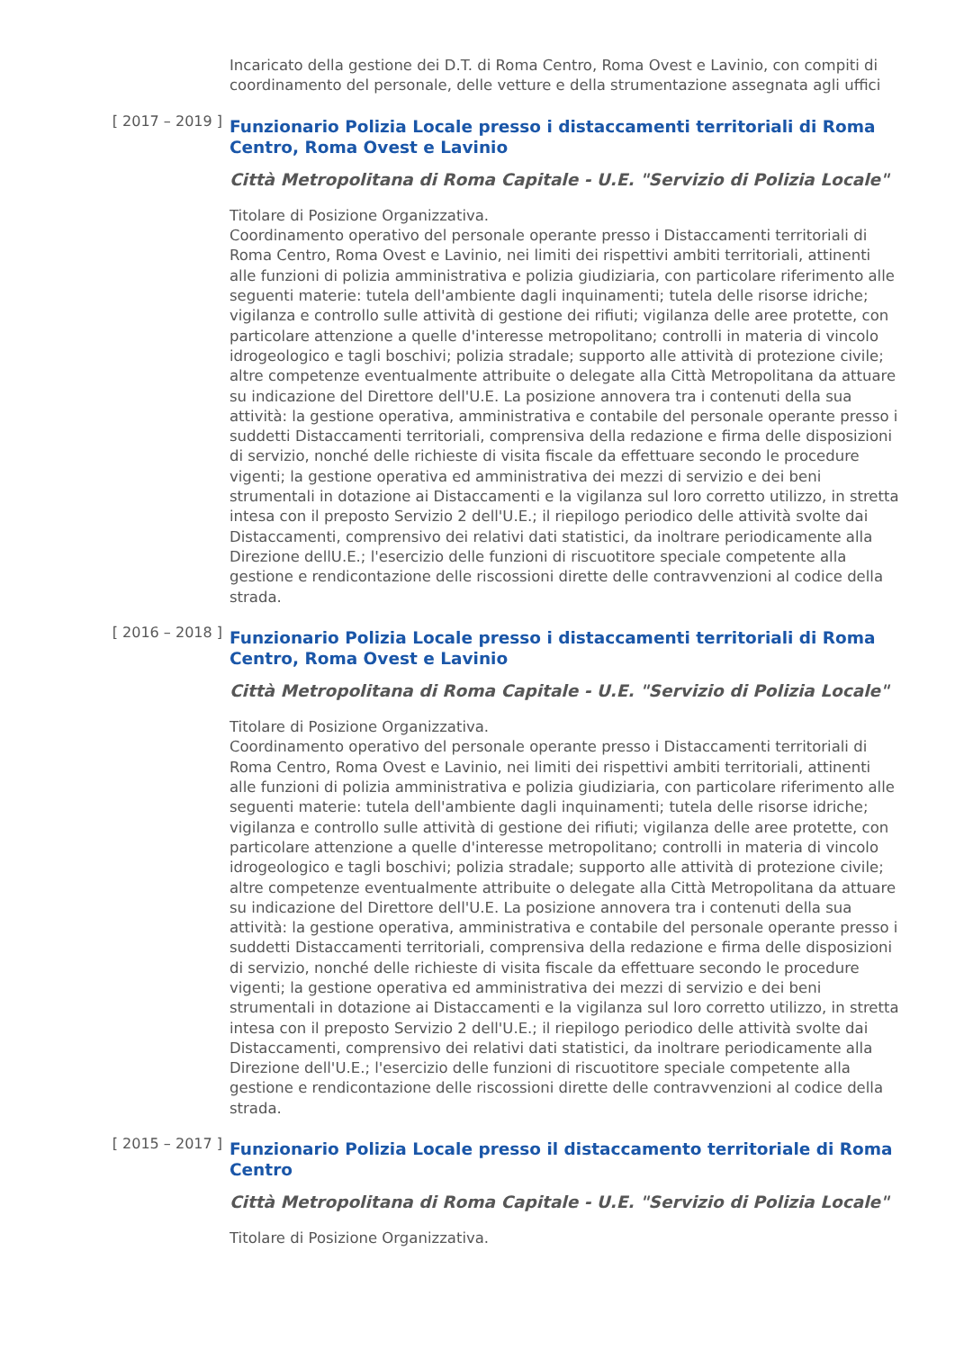Incaricato della gestione dei D.T. di Roma Centro, Roma Ovest e Lavinio, con compiti di coordinamento del personale, delle vetture e della strumentazione assegnata agli uffici
[ 2017 – 2019 ]
Funzionario Polizia Locale presso i distaccamenti territoriali di Roma Centro, Roma Ovest e Lavinio
Città Metropolitana di Roma Capitale - U.E. "Servizio di Polizia Locale"
Titolare di Posizione Organizzativa.
Coordinamento operativo del personale operante presso i Distaccamenti territoriali di Roma Centro, Roma Ovest e Lavinio, nei limiti dei rispettivi ambiti territoriali, attinenti alle funzioni di polizia amministrativa e polizia giudiziaria, con particolare riferimento alle seguenti materie: tutela dell'ambiente dagli inquinamenti; tutela delle risorse idriche; vigilanza e controllo sulle attività di gestione dei rifiuti; vigilanza delle aree protette, con particolare attenzione a quelle d'interesse metropolitano; controlli in materia di vincolo idrogeologico e tagli boschivi; polizia stradale; supporto alle attività di protezione civile; altre competenze eventualmente attribuite o delegate alla Città Metropolitana da attuare su indicazione del Direttore dell'U.E. La posizione annovera tra i contenuti della sua attività: la gestione operativa, amministrativa e contabile del personale operante presso i suddetti Distaccamenti territoriali, comprensiva della redazione e firma delle disposizioni di servizio, nonché delle richieste di visita fiscale da effettuare secondo le procedure vigenti; la gestione operativa ed amministrativa dei mezzi di servizio e dei beni strumentali in dotazione ai Distaccamenti e la vigilanza sul loro corretto utilizzo, in stretta intesa con il preposto Servizio 2 dell'U.E.; il riepilogo periodico delle attività svolte dai Distaccamenti, comprensivo dei relativi dati statistici, da inoltrare periodicamente alla Direzione dellU.E.; l'esercizio delle funzioni di riscuotitore speciale competente alla gestione e rendicontazione delle riscossioni dirette delle contravvenzioni al codice della strada.
[ 2016 – 2018 ]
Funzionario Polizia Locale presso i distaccamenti territoriali di Roma Centro, Roma Ovest e Lavinio
Città Metropolitana di Roma Capitale - U.E. "Servizio di Polizia Locale"
Titolare di Posizione Organizzativa.
Coordinamento operativo del personale operante presso i Distaccamenti territoriali di Roma Centro, Roma Ovest e Lavinio, nei limiti dei rispettivi ambiti territoriali, attinenti alle funzioni di polizia amministrativa e polizia giudiziaria, con particolare riferimento alle seguenti materie: tutela dell'ambiente dagli inquinamenti; tutela delle risorse idriche; vigilanza e controllo sulle attività di gestione dei rifiuti; vigilanza delle aree protette, con particolare attenzione a quelle d'interesse metropolitano; controlli in materia di vincolo idrogeologico e tagli boschivi; polizia stradale; supporto alle attività di protezione civile; altre competenze eventualmente attribuite o delegate alla Città Metropolitana da attuare su indicazione del Direttore dell'U.E. La posizione annovera tra i contenuti della sua attività: la gestione operativa, amministrativa e contabile del personale operante presso i suddetti Distaccamenti territoriali, comprensiva della redazione e firma delle disposizioni di servizio, nonché delle richieste di visita fiscale da effettuare secondo le procedure vigenti; la gestione operativa ed amministrativa dei mezzi di servizio e dei beni strumentali in dotazione ai Distaccamenti e la vigilanza sul loro corretto utilizzo, in stretta intesa con il preposto Servizio 2 dell'U.E.; il riepilogo periodico delle attività svolte dai Distaccamenti, comprensivo dei relativi dati statistici, da inoltrare periodicamente alla Direzione dell'U.E.; l'esercizio delle funzioni di riscuotitore speciale competente alla gestione e rendicontazione delle riscossioni dirette delle contravvenzioni al codice della strada.
[ 2015 – 2017 ]
Funzionario Polizia Locale presso il distaccamento territoriale di Roma Centro
Città Metropolitana di Roma Capitale - U.E. "Servizio di Polizia Locale"
Titolare di Posizione Organizzativa.